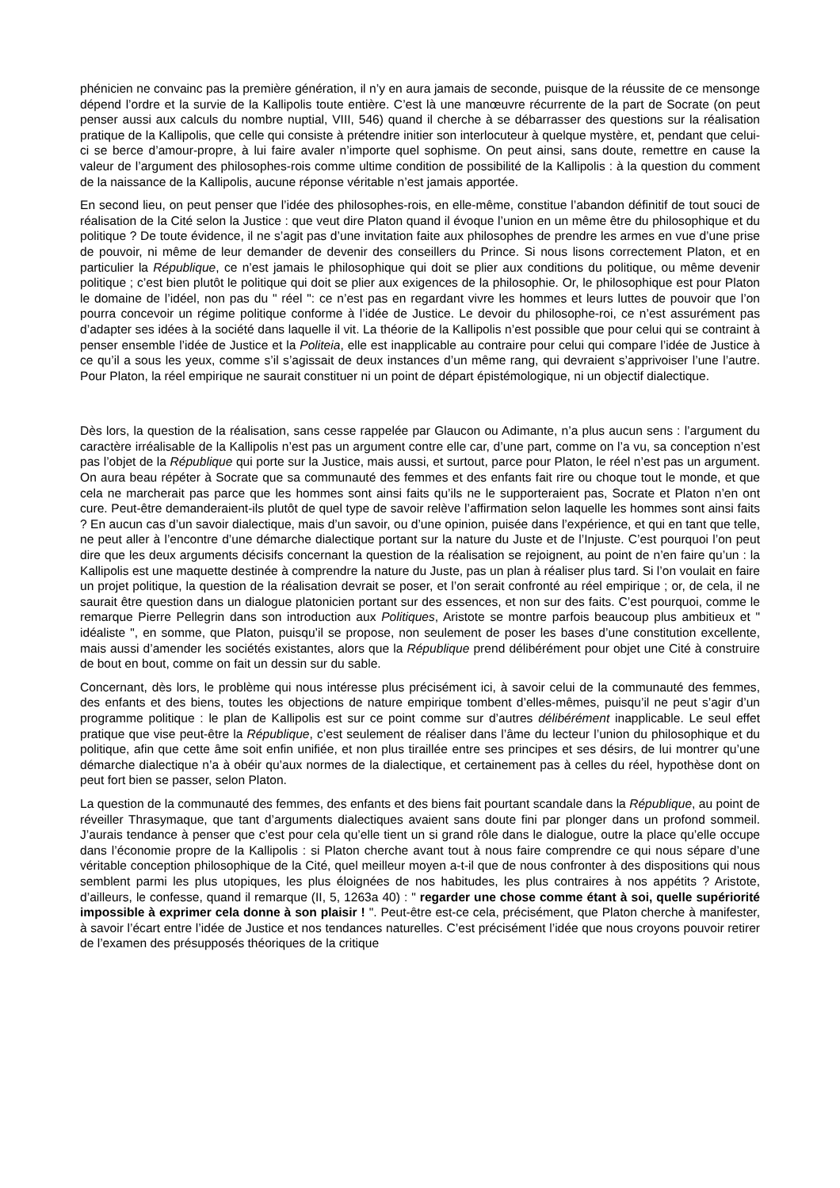phénicien ne convainc pas la première génération, il n’y en aura jamais de seconde, puisque de la réussite de ce mensonge dépend l’ordre et la survie de la Kallipolis toute entière. C’est là une manœuvre récurrente de la part de Socrate (on peut penser aussi aux calculs du nombre nuptial, VIII, 546) quand il cherche à se débarrasser des questions sur la réalisation pratique de la Kallipolis, que celle qui consiste à prétendre initier son interlocuteur à quelque mystère, et, pendant que celui-ci se berce d’amour-propre, à lui faire avaler n’importe quel sophisme. On peut ainsi, sans doute, remettre en cause la valeur de l’argument des philosophes-rois comme ultime condition de possibilité de la Kallipolis : à la question du comment de la naissance de la Kallipolis, aucune réponse véritable n’est jamais apportée.
En second lieu, on peut penser que l’idée des philosophes-rois, en elle-même, constitue l’abandon définitif de tout souci de réalisation de la Cité selon la Justice : que veut dire Platon quand il évoque l’union en un même être du philosophique et du politique ? De toute évidence, il ne s’agit pas d’une invitation faite aux philosophes de prendre les armes en vue d’une prise de pouvoir, ni même de leur demander de devenir des conseillers du Prince. Si nous lisons correctement Platon, et en particulier la République, ce n’est jamais le philosophique qui doit se plier aux conditions du politique, ou même devenir politique ; c’est bien plutôt le politique qui doit se plier aux exigences de la philosophie. Or, le philosophique est pour Platon le domaine de l’idéel, non pas du " réel ": ce n’est pas en regardant vivre les hommes et leurs luttes de pouvoir que l’on pourra concevoir un régime politique conforme à l’idée de Justice. Le devoir du philosophe-roi, ce n’est assurément pas d’adapter ses idées à la société dans laquelle il vit. La théorie de la Kallipolis n’est possible que pour celui qui se contraint à penser ensemble l’idée de Justice et la Politeia, elle est inapplicable au contraire pour celui qui compare l’idée de Justice à ce qu’il a sous les yeux, comme s’il s’agissait de deux instances d’un même rang, qui devraient s’apprivoiser l’une l’autre. Pour Platon, la réel empirique ne saurait constituer ni un point de départ épistémologique, ni un objectif dialectique.
Dès lors, la question de la réalisation, sans cesse rappelée par Glaucon ou Adimante, n’a plus aucun sens : l’argument du caractère irréalisable de la Kallipolis n’est pas un argument contre elle car, d’une part, comme on l’a vu, sa conception n’est pas l’objet de la République qui porte sur la Justice, mais aussi, et surtout, parce pour Platon, le réel n’est pas un argument. On aura beau répéter à Socrate que sa communauté des femmes et des enfants fait rire ou choque tout le monde, et que cela ne marcherait pas parce que les hommes sont ainsi faits qu’ils ne le supporteraient pas, Socrate et Platon n’en ont cure. Peut-être demanderaient-ils plutôt de quel type de savoir relève l’affirmation selon laquelle les hommes sont ainsi faits ? En aucun cas d’un savoir dialectique, mais d’un savoir, ou d’une opinion, puisée dans l’expérience, et qui en tant que telle, ne peut aller à l’encontre d’une démarche dialectique portant sur la nature du Juste et de l’Injuste. C’est pourquoi l’on peut dire que les deux arguments décisifs concernant la question de la réalisation se rejoignent, au point de n’en faire qu’un : la Kallipolis est une maquette destinée à comprendre la nature du Juste, pas un plan à réaliser plus tard. Si l’on voulait en faire un projet politique, la question de la réalisation devrait se poser, et l’on serait confronté au réel empirique ; or, de cela, il ne saurait être question dans un dialogue platonicien portant sur des essences, et non sur des faits. C’est pourquoi, comme le remarque Pierre Pellegrin dans son introduction aux Politiques, Aristote se montre parfois beaucoup plus ambitieux et " idéaliste ", en somme, que Platon, puisqu’il se propose, non seulement de poser les bases d’une constitution excellente, mais aussi d’amender les sociétés existantes, alors que la République prend délibérément pour objet une Cité à construire de bout en bout, comme on fait un dessin sur du sable.
Concernant, dès lors, le problème qui nous intéresse plus précisément ici, à savoir celui de la communauté des femmes, des enfants et des biens, toutes les objections de nature empirique tombent d’elles-mêmes, puisqu’il ne peut s’agir d’un programme politique : le plan de Kallipolis est sur ce point comme sur d’autres délibérément inapplicable. Le seul effet pratique que vise peut-être la République, c’est seulement de réaliser dans l’âme du lecteur l’union du philosophique et du politique, afin que cette âme soit enfin unifiée, et non plus tiraillée entre ses principes et ses désirs, de lui montrer qu’une démarche dialectique n’a à obéir qu’aux normes de la dialectique, et certainement pas à celles du réel, hypothèse dont on peut fort bien se passer, selon Platon.
La question de la communauté des femmes, des enfants et des biens fait pourtant scandale dans la République, au point de réveiller Thrasymaque, que tant d’arguments dialectiques avaient sans doute fini par plonger dans un profond sommeil. J’aurais tendance à penser que c’est pour cela qu’elle tient un si grand rôle dans le dialogue, outre la place qu’elle occupe dans l’économie propre de la Kallipolis : si Platon cherche avant tout à nous faire comprendre ce qui nous sépare d’une véritable conception philosophique de la Cité, quel meilleur moyen a-t-il que de nous confronter à des dispositions qui nous semblent parmi les plus utopiques, les plus éloignées de nos habitudes, les plus contraires à nos appétits ? Aristote, d’ailleurs, le confesse, quand il remarque (II, 5, 1263a 40) : " regarder une chose comme étant à soi, quelle supériorité impossible à exprimer cela donne à son plaisir ! ". Peut-être est-ce cela, précisément, que Platon cherche à manifester, à savoir l’écart entre l’idée de Justice et nos tendances naturelles. C’est précisément l’idée que nous croyons pouvoir retirer de l’examen des présupposés théoriques de la critique